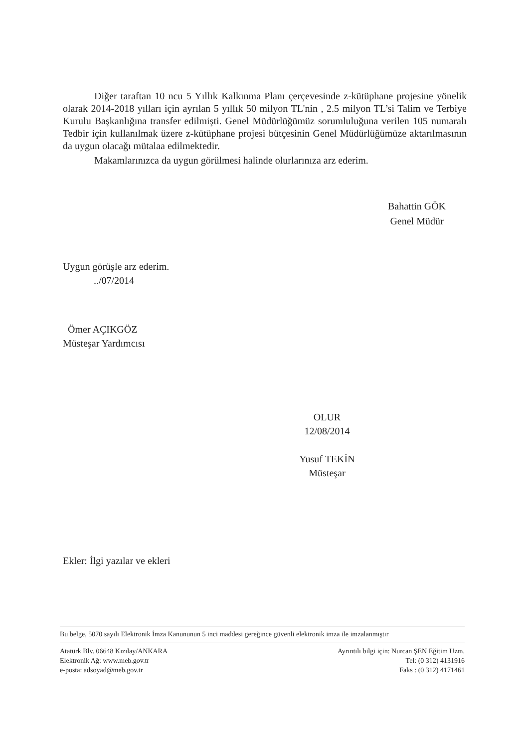Diğer taraftan 10 ncu 5 Yıllık Kalkınma Planı çerçevesinde z-kütüphane projesine yönelik olarak 2014-2018 yılları için ayrılan 5 yıllık 50 milyon TL'nin , 2.5 milyon TL’si Talim ve Terbiye Kurulu Başkanlığına transfer edilmişti. Genel Müdürlüğümüz sorumluluğuna verilen 105 numaralı Tedbir için kullanılmak üzere z-kütüphane projesi bütçesinin Genel Müdürlüğümüze aktarılmasının da uygun olacağı mütalaa edilmektedir.
Makamlarınızca da uygun görülmesi halinde olurlarınıza arz ederim.
Bahattin GÖK
Genel Müdür
Uygun görüşle arz ederim.
../07/2014
Ömer AÇIKGÖZ
Müsteşar Yardımcısı
OLUR
12/08/2014
Yusuf TEKİN
Müsteşar
Ekler: İlgi yazılar ve ekleri
Bu belge, 5070 sayılı Elektronik İmza Kanununun 5 inci maddesi gereğince güvenli elektronik imza ile imzalanmıştır
Atatürk Blv. 06648 Kızılay/ANKARA
Elektronik Ağ: www.meb.gov.tr
e-posta: adsoyad@meb.gov.tr
Ayrıntılı bilgi için: Nurcan ŞEN Eğitim Uzm.
Tel: (0 312) 4131916
Faks : (0 312) 4171461